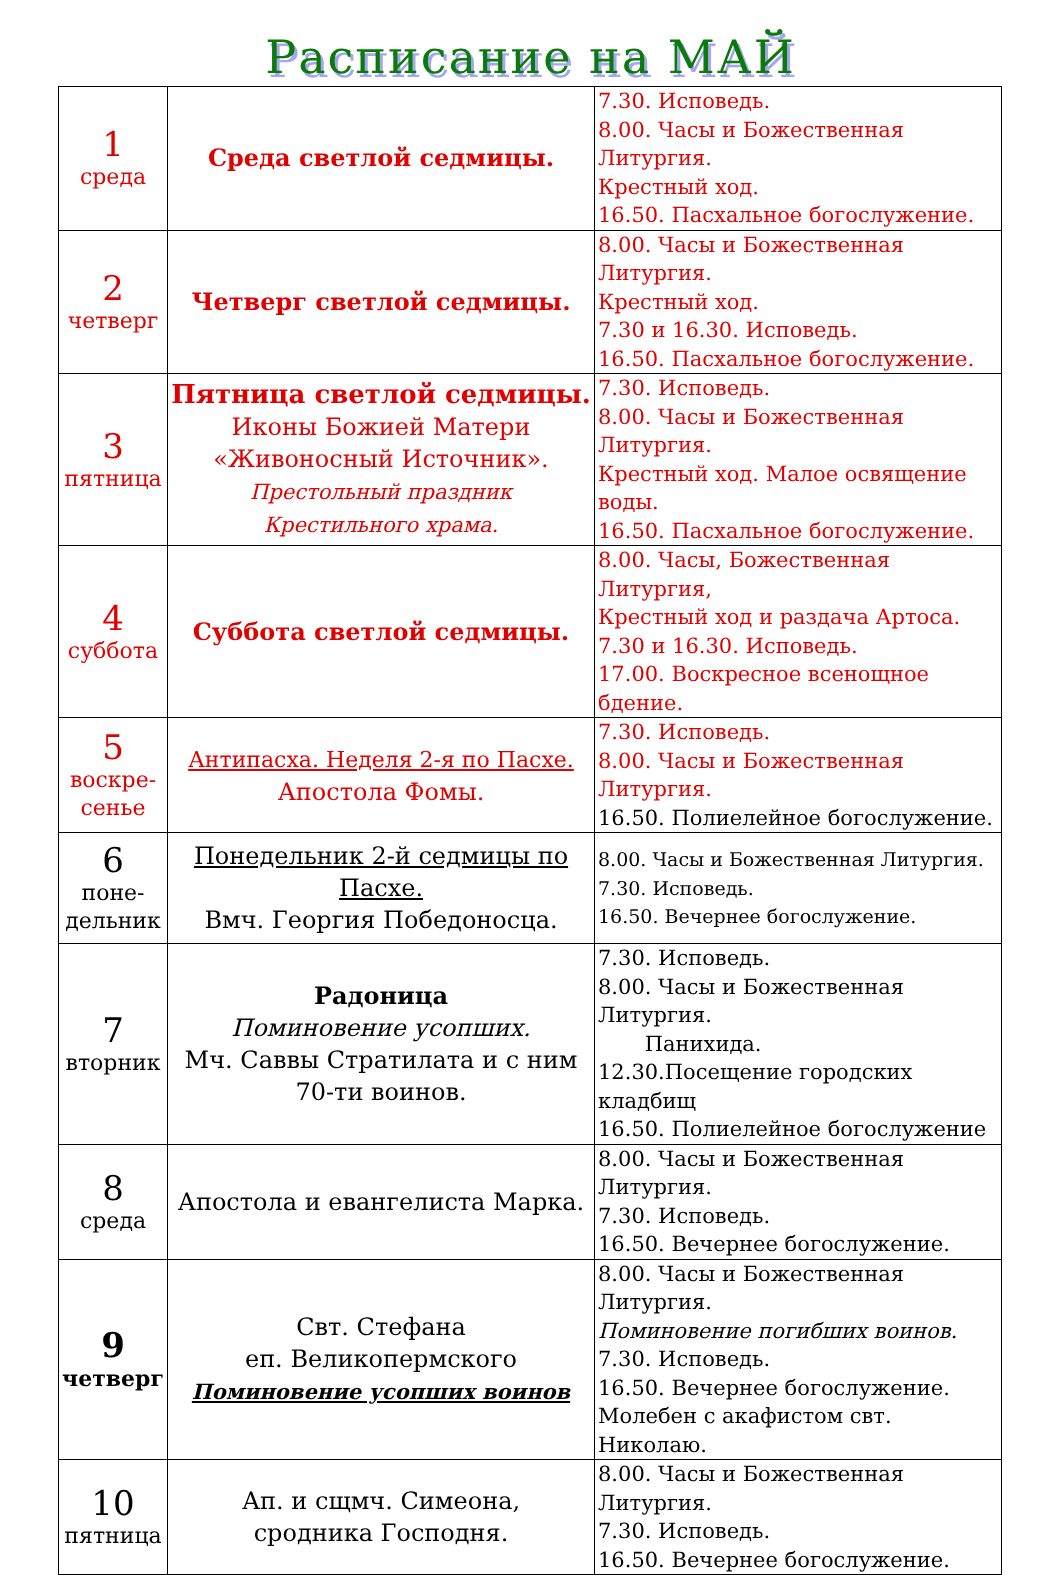Расписание на МАЙ
| 1 среда | Среда светлой седмицы. | 7.30. Исповедь. 8.00. Часы и Божественная Литургия. Крестный ход. 16.50. Пасхальное богослужение. |
| 2 четверг | Четверг светлой седмицы. | 8.00. Часы и Божественная Литургия. Крестный ход. 7.30 и 16.30. Исповедь. 16.50. Пасхальное богослужение. |
| 3 пятница | Пятница светлой седмицы. Иконы Божией Матери «Живоносный Источник». Престольный праздник Крестильного храма. | 7.30. Исповедь. 8.00. Часы и Божественная Литургия. Крестный ход. Малое освящение воды. 16.50. Пасхальное богослужение. |
| 4 суббота | Суббота светлой седмицы. | 8.00. Часы, Божественная Литургия, Крестный ход и раздача Артоса. 7.30 и 16.30. Исповедь. 17.00. Воскресное всенощное бдение. |
| 5 воскре- сенье | Антипасха. Неделя 2-я по Пасхе. Апостола Фомы. | 7.30. Исповедь. 8.00. Часы и Божественная Литургия. 16.50. Полиелейное богослужение. |
| 6 поне- дельник | Понедельник 2-й седмицы по Пасхе. Вмч. Георгия Победоносца. | 8.00. Часы и Божественная Литургия. 7.30. Исповедь. 16.50. Вечернее богослужение. |
| 7 вторник | Радоница Поминовение усопших. Мч. Саввы Стратилата и с ним 70-ти воинов. | 7.30. Исповедь. 8.00. Часы и Божественная Литургия. Панихида. 12.30.Посещение городских кладбищ 16.50. Полиелейное богослужение |
| 8 среда | Апостола и евангелиста Марка. | 8.00. Часы и Божественная Литургия. 7.30. Исповедь. 16.50. Вечернее богослужение. |
| 9 четверг | Свт. Стефана еп. Великопермского Поминовение усопших воинов | 8.00. Часы и Божественная Литургия. Поминовение погибших воинов. 7.30. Исповедь. 16.50. Вечернее богослужение. Молебен с акафистом свт. Николаю. |
| 10 пятница | Ап. и сщмч. Симеона, сродника Господня. | 8.00. Часы и Божественная Литургия. 7.30. Исповедь. 16.50. Вечернее богослужение. |